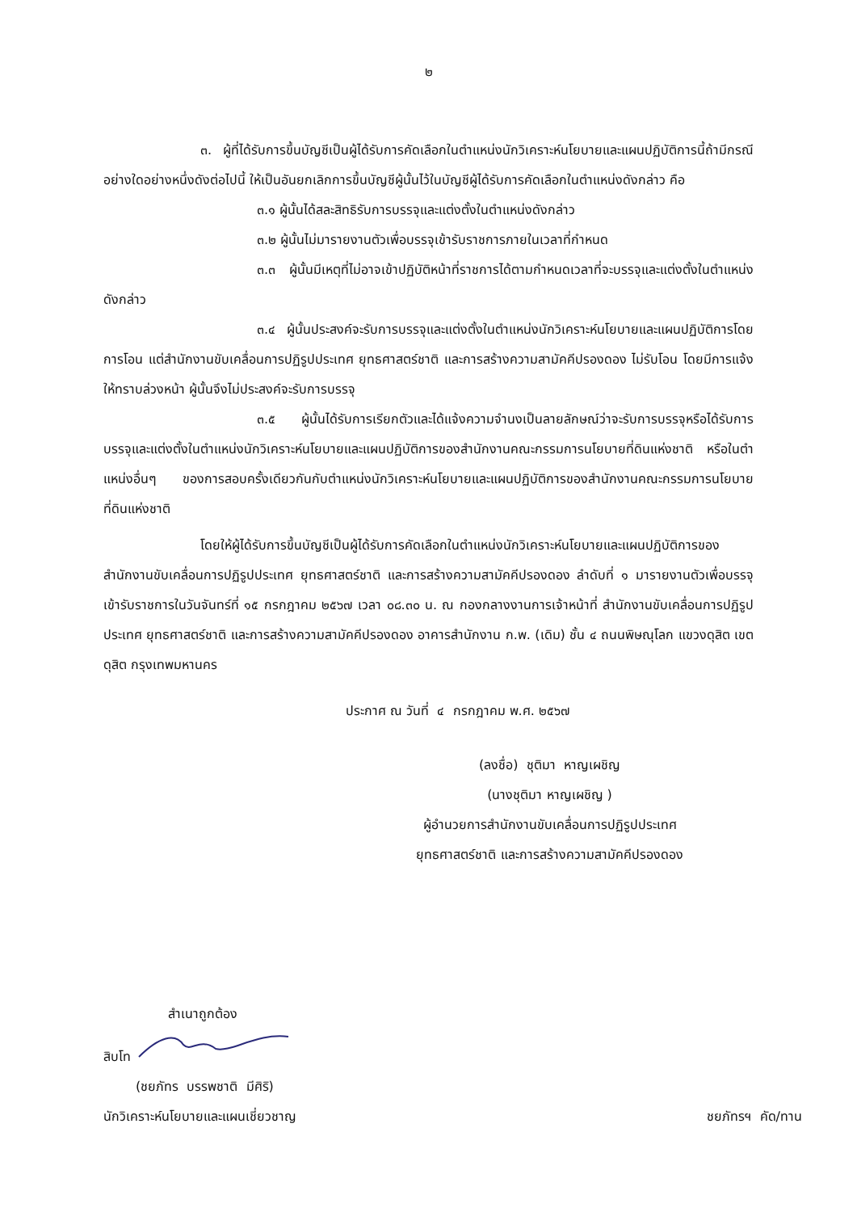๒
๓. ผู้ที่ได้รับการขึ้นบัญชีเป็นผู้ได้รับการคัดเลือกในตำแหน่งนักวิเคราะห์นโยบายและแผนปฏิบัติการนี้ถ้ามีกรณีอย่างใดอย่างหนึ่งดังต่อไปนี้ ให้เป็นอันยกเลิกการขึ้นบัญชีผู้นั้นไว้ในบัญชีผู้ได้รับการคัดเลือกในตำแหน่งดังกล่าว คือ
๓.๑ ผู้นั้นได้สละสิทธิรับการบรรจุและแต่งตั้งในตำแหน่งดังกล่าว
๓.๒ ผู้นั้นไม่มารายงานตัวเพื่อบรรจุเข้ารับราชการภายในเวลาที่กำหนด
๓.๓ ผู้นั้นมีเหตุที่ไม่อาจเข้าปฏิบัติหน้าที่ราชการได้ตามกำหนดเวลาที่จะบรรจุและแต่งตั้งในตำแหน่งดังกล่าว
๓.๔ ผู้นั้นประสงค์จะรับการบรรจุและแต่งตั้งในตำแหน่งนักวิเคราะห์นโยบายและแผนปฏิบัติการโดยการโอน แต่สำนักงานขับเคลื่อนการปฏิรูปประเทศ ยุทธศาสตร์ชาติ และการสร้างความสามัคคีปรองดอง ไม่รับโอน โดยมีการแจ้งให้ทราบล่วงหน้า ผู้นั้นจึงไม่ประสงค์จะรับการบรรจุ
๓.๕ ผู้นั้นได้รับการเรียกตัวและได้แจ้งความจำนงเป็นลายลักษณ์ว่าจะรับการบรรจุหรือได้รับการบรรจุและแต่งตั้งในตำแหน่งนักวิเคราะห์นโยบายและแผนปฏิบัติการของสำนักงานคณะกรรมการนโยบายที่ดินแห่งชาติ หรือในตำแหน่งอื่นๆ ของการสอบครั้งเดียวกันกับตำแหน่งนักวิเคราะห์นโยบายและแผนปฏิบัติการของสำนักงานคณะกรรมการนโยบายที่ดินแห่งชาติ
โดยให้ผู้ได้รับการขึ้นบัญชีเป็นผู้ได้รับการคัดเลือกในตำแหน่งนักวิเคราะห์นโยบายและแผนปฏิบัติการของสำนักงานขับเคลื่อนการปฏิรูปประเทศ ยุทธศาสตร์ชาติ และการสร้างความสามัคคีปรองดอง ลำดับที่ ๑ มารายงานตัวเพื่อบรรจุเข้ารับราชการในวันจันทร์ที่ ๑๕ กรกฎาคม ๒๕๖๗ เวลา ๐๘.๓๐ น. ณ กองกลางงานการเจ้าหน้าที่ สำนักงานขับเคลื่อนการปฏิรูปประเทศ ยุทธศาสตร์ชาติ และการสร้างความสามัคคีปรองดอง อาคารสำนักงาน ก.พ. (เดิม) ชั้น ๔ ถนนพิษณุโลก แขวงดุสิต เขตดุสิต กรุงเทพมหานคร
ประกาศ ณ วันที่ ๔ กรกฎาคม พ.ศ. ๒๕๖๗
(ลงชื่อ) ชุติมา หาญเผชิญ
(นางชุติมา หาญเผชิญ )
ผู้อำนวยการสำนักงานขับเคลื่อนการปฏิรูปประเทศ
ยุทธศาสตร์ชาติ และการสร้างความสามัคคีปรองดอง
สำเนาถูกต้อง
สิบโท
(ชยภัทร บรรพชาติ มีศิริ)
นักวิเคราะห์นโยบายและแผนเชี่ยวชาญ
ชยภัทรฯ คัด/ทาน